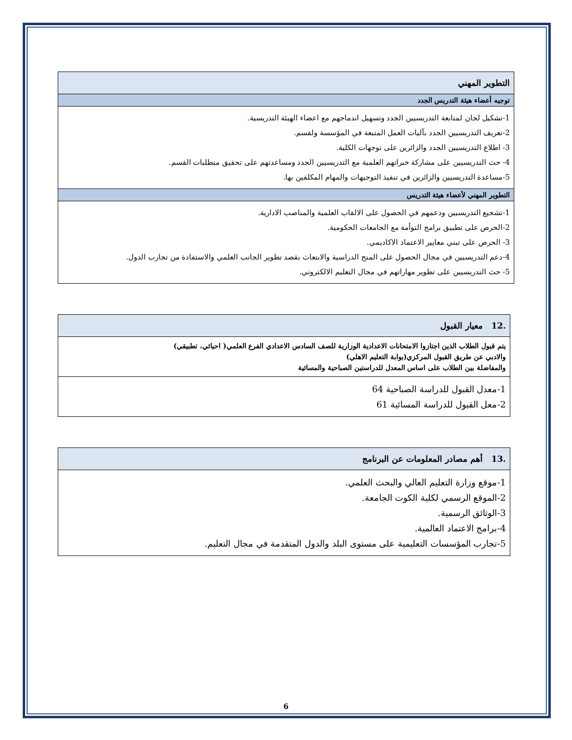| التطوير المهني |
| توجيه أعضاء هيئة التدريس الجدد |
| 1-تشكيل لجان لمتابعة التدريسيين الجدد وتسهيل اندماجهم مع اعضاء الهيئة التدريسية. 2-تعريف التدريسيين الجدد بآليات العمل المتبعة في المؤسسة ولقسم. 3- اطلاع التدريسيين الجدد والزائرين على توجهات الكلية. 4- حث التدريسيين على مشاركة خبراتهم العلمية مع التدريسيين الجدد ومساعدتهم على تحقيق متطلبات القسم. 5-مساعدة التدريسيين والزائرين في تنفيذ التوجيهات والمهام المكلفين بها. |
| التطوير المهني لأعضاء هيئة التدريس |
| 1-تشجيع التدريسيين ودعمهم في الحصول على الالقاب العلمية والمناصب الادارية. 2-الحرص على تطبيق برامج التوأمة مع الجامعات الحكومية. 3- الحرص على تبني معايير الاعتماد الاكاديمي. 4-دعم التدريسيين في مجال الحصول على المنح الدراسية والابتعاث بقصد تطوير الجانب العلمي والاستفادة من تجارب الدول. 5- حث التدريسيين على تطوير مهاراتهم في مجال التعليم الالكتروني. |
| .12 معيار القبول |
| يتم قبول الطلاب الذين اجتازوا الامتحانات الاعدادية الوزارية للصف السادس الاعدادي الفرع العلمي( احيائي، تطبيقي) والادبي عن طريق القبول المركزي(بوابة التعليم الاهلي) والمفاضلة بين الطلاب على اساس المعدل للدراستين الصباحية والمسائية |
| 1-معدل القبول للدراسة الصباحية 64 2-معل القبول للدراسة المسائية 61 |
| .13 أهم مصادر المعلومات عن البرنامج |
| 1-موقع وزارة التعليم العالي والبحث العلمي. 2-الموقع الرسمي لكلية الكوت الجامعة. 3-الوثائق الرسمية. 4-برامج الاعتماد العالمية. 5-تجارب المؤسسات التعليمية على مستوى البلد والدول المتقدمة في مجال التعليم. |
6